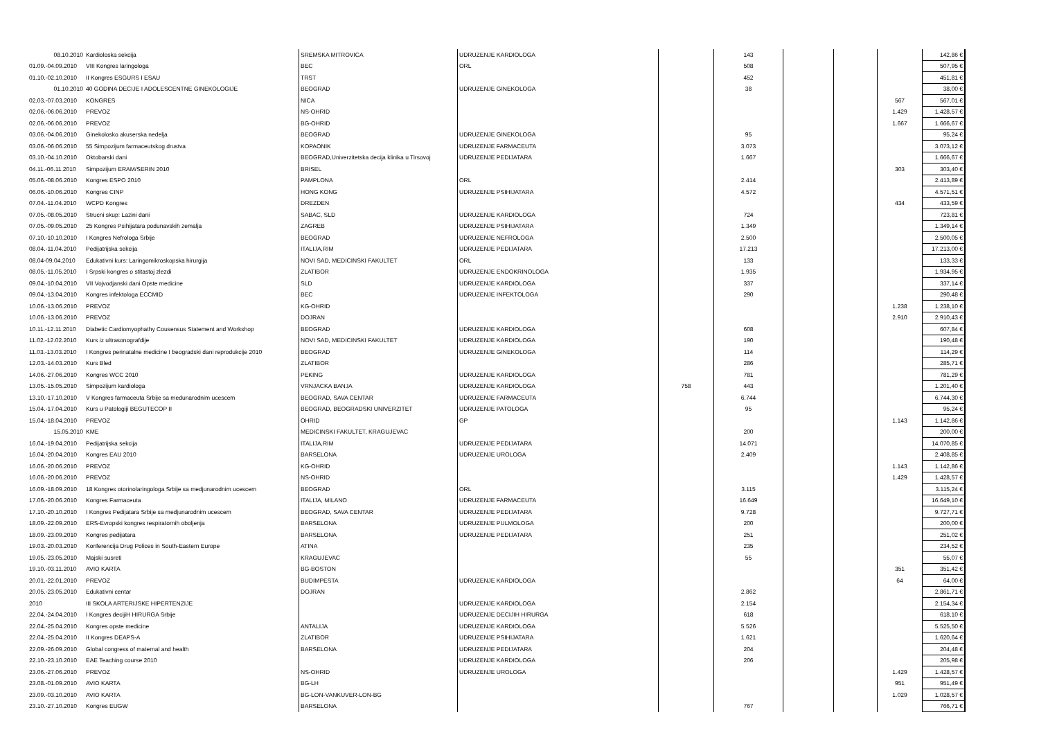| 08.10.2010 | Kardioloska sekcija | SREMSKA MITROVICA | UDRUZENJE KARDIOLOGA | | 143 | | | | 142,86 € |
| 01.09.-04.09.2010 | VIII Kongres laringologa | BEC | ORL | | 508 | | | | 507,95 € |
| 01.10.-02.10.2010 | II Kongres ESGURS I ESAU | TRST | | | 452 | | | | 451,81 € |
| 01.10.2010 | 40 GODINA DECIJE I ADOLESCENTNE GINEKOLOGIJE | BEOGRAD | UDRUZENJE GINEKOLOGA | | 38 | | | | 38,00 € |
| 02.03.-07.03.2010 | KONGRES | NICA | | | | | | 567 | 567,01 € |
| 02.06.-06.06.2010 | PREVOZ | NS-OHRID | | | | | | 1.429 | 1.428,57 € |
| 02.06.-06.06.2010 | PREVOZ | BG-OHRID | | | | | | 1.667 | 1.666,67 € |
| 03.06.-04.06.2010 | Ginekolosko akuserska nedelja | BEOGRAD | UDRUZENJE GINEKOLOGA | | 95 | | | | 95,24 € |
| 03.06.-06.06.2010 | 55 Simpozijum farmaceutskog drustva | KOPAONIK | UDRUZENJE FARMACEUTA | | 3.073 | | | | 3.073,12 € |
| 03.10.-04.10.2010 | Oktobarski dani | BEOGRAD,Univerzitetska decija klinika u Tirsovoj | UDRUZENJE PEDIJATARA | | 1.667 | | | | 1.666,67 € |
| 04.11.-06.11.2010 | Simpozijum ERAM/SERIN 2010 | BRISEL | | | | | | 303 | 303,40 € |
| 05.06.-08.06.2010 | Kongres ESPO 2010 | PAMPLONA | ORL | | 2.414 | | | | 2.413,89 € |
| 06.06.-10.06.2010 | Kongres CINP | HONG KONG | UDRUZENJE PSIHIJATARA | | 4.572 | | | | 4.571,51 € |
| 07.04.-11.04.2010 | WCPD Kongres | DREZDEN | | | | | | 434 | 433,59 € |
| 07.05.-08.05.2010 | Strucni skup: Lazini dani | SABAC, SLD | UDRUZENJE KARDIOLOGA | | 724 | | | | 723,81 € |
| 07.05.-09.05.2010 | 25 Kongres Psihijatara podunavskih zemalja | ZAGREB | UDRUZENJE PSIHIJATARA | | 1.349 | | | | 1.349,14 € |
| 07.10.-10.10.2010 | I Kongres Nefrologa Srbije | BEOGRAD | UDRUZENJE NEFROLOGA | | 2.500 | | | | 2.500,05 € |
| 08.04.-11.04.2010 | Pedijatrijska sekcija | ITALIJA,RIM | UDRUZENJE PEDIJATARA | | 17.213 | | | | 17.213,00 € |
| 08.04-09.04.2010 | Edukativni kurs: Laringomikroskopska hirurgija | NOVI SAD, MEDICINSKI FAKULTET | ORL | | 133 | | | | 133,33 € |
| 08.05.-11.05.2010 | I Srpski kongres o stitastoj zlezdi | ZLATIBOR | UDRUZENJE ENDOKRINOLOGA | | 1.935 | | | | 1.934,95 € |
| 09.04.-10.04.2010 | VII Vojvodjanski dani Opste medicine | SLD | UDRUZENJE KARDIOLOGA | | 337 | | | | 337,14 € |
| 09.04.-13.04.2010 | Kongres infektologa ECCMID | BEC | UDRUZENJE INFEKTOLOGA | | 290 | | | | 290,48 € |
| 10.06.-13.06.2010 | PREVOZ | KG-OHRID | | | | | | 1.238 | 1.238,10 € |
| 10.06.-13.06.2010 | PREVOZ | DOJRAN | | | | | | 2.910 | 2.910,43 € |
| 10.11.-12.11.2010 | Diabetic Cardiomyophathy Cousensus Statement and Workshop | BEOGRAD | UDRUZENJE KARDIOLOGA | | 608 | | | | 607,84 € |
| 11.02.-12.02.2010 | Kurs iz ultrasonografdije | NOVI SAD, MEDICINSKI FAKULTET | UDRUZENJE KARDIOLOGA | | 190 | | | | 190,48 € |
| 11.03.-13.03.2010 | I Kongres perinatalne medicine I beogradski dani reprodukcije 2010 | BEOGRAD | UDRUZENJE GINEKOLOGA | | 114 | | | | 114,29 € |
| 12.03.-14.03.2010 | Kurs Bled | ZLATIBOR | | | 286 | | | | 285,71 € |
| 14.06.-27.06.2010 | Kongres WCC 2010 | PEKING | UDRUZENJE KARDIOLOGA | | 781 | | | | 781,29 € |
| 13.05.-15.05.2010 | Simpozijum kardiologa | VRNJACKA BANJA | UDRUZENJE KARDIOLOGA | 758 | 443 | | | | 1.201,40 € |
| 13.10.-17.10.2010 | V Kongres farmaceuta Srbije sa medunarodnim ucescem | BEOGRAD, SAVA CENTAR | UDRUZENJE FARMACEUTA | | 6.744 | | | | 6.744,30 € |
| 15.04.-17.04.2010 | Kurs u Patologiji BEGUTECOP II | BEOGRAD, BEOGRADSKI UNIVERZITET | UDRUZENJE PATOLOGA | | 95 | | | | 95,24 € |
| 15.04.-18.04.2010 | PREVOZ | OHRID | GP | | | | | 1.143 | 1.142,86 € |
| 15.05.2010 | KME | MEDICINSKI FAKULTET, KRAGUJEVAC | | | 200 | | | | 200,00 € |
| 16.04.-19.04.2010 | Pedijatrijska sekcija | ITALIJA,RIM | UDRUZENJE PEDIJATARA | | 14.071 | | | | 14.070,85 € |
| 16.04.-20.04.2010 | Kongres EAU 2010 | BARSELONA | UDRUZENJE UROLOGA | | 2.409 | | | | 2.408,85 € |
| 16.06.-20.06.2010 | PREVOZ | KG-OHRID | | | | | | 1.143 | 1.142,86 € |
| 16.06.-20.06.2010 | PREVOZ | NS-OHRID | | | | | | 1.429 | 1.428,57 € |
| 16.09.-18.09.2010 | 18 Kongres otorinolaringologa Srbije sa medjunarodnim ucescem | BEOGRAD | ORL | | 3.115 | | | | 3.115,24 € |
| 17.06.-20.06.2010 | Kongres Farmaceuta | ITALIJA, MILANO | UDRUZENJE FARMACEUTA | | 16.649 | | | | 16.649,10 € |
| 17.10.-20.10.2010 | I Kongres Pedijatara Srbije sa medjunarodnim ucescem | BEOGRAD, SAVA CENTAR | UDRUZENJE PEDIJATARA | | 9.728 | | | | 9.727,71 € |
| 18.09.-22.09.2010 | ERS-Evropski kongres respiratornih oboljenja | BARSELONA | UDRUZENJE PULMOLOGA | | 200 | | | | 200,00 € |
| 18.09.-23.09.2010 | Kongres pedijatara | BARSELONA | UDRUZENJE PEDIJATARA | | 251 | | | | 251,02 € |
| 19.03.-20.03.2010 | Konferencija Drug Polices in South-Eastern Europe | ATINA | | | 235 | | | | 234,52 € |
| 19.05.-23.05.2010 | Majski susreti | KRAGUJEVAC | | | 55 | | | | 55,07 € |
| 19.10.-03.11.2010 | AVIO KARTA | BG-BOSTON | | | | | | 351 | 351,42 € |
| 20.01.-22.01.2010 | PREVOZ | BUDIMPESTA | UDRUZENJE KARDIOLOGA | | | | | 64 | 64,00 € |
| 20.05.-23.05.2010 | Edukativni centar | DOJRAN | | | 2.862 | | | | 2.861,71 € |
| 2010 | III SKOLA ARTERIJSKE HIPERTENZIJE | | UDRUZENJE KARDIOLOGA | | 2.154 | | | | 2.154,34 € |
| 22.04.-24.04.2010 | I Kongres decijiH HIRURGA Srbije | | UDRUZENJE DECIJIH HIRURGA | | 618 | | | | 618,10 € |
| 22.04.-25.04.2010 | Kongres opste medicine | ANTALIJA | UDRUZENJE KARDIOLOGA | | 5.526 | | | | 5.525,50 € |
| 22.04.-25.04.2010 | II Kongres DEAPS-A | ZLATIBOR | UDRUZENJE PSIHIJATARA | | 1.621 | | | | 1.620,64 € |
| 22.09.-26.09.2010 | Global congress of maternal and health | BARSELONA | UDRUZENJE PEDIJATARA | | 204 | | | | 204,48 € |
| 22.10.-23.10.2010 | EAE Teaching course 2010 | | UDRUZENJE KARDIOLOGA | | 206 | | | | 205,98 € |
| 23.06.-27.06.2010 | PREVOZ | NS-OHRID | UDRUZENJE UROLOGA | | | | | 1.429 | 1.428,57 € |
| 23.08.-01.09.2010 | AVIO KARTA | BG-LH | | | | | | 951 | 951,49 € |
| 23.09.-03.10.2010 | AVIO KARTA | BG-LON-VANKUVER-LON-BG | | | | | | 1.029 | 1.028,57 € |
| 23.10.-27.10.2010 | Kongres EUGW | BARSELONA | | | 767 | | | | 766,71 € |